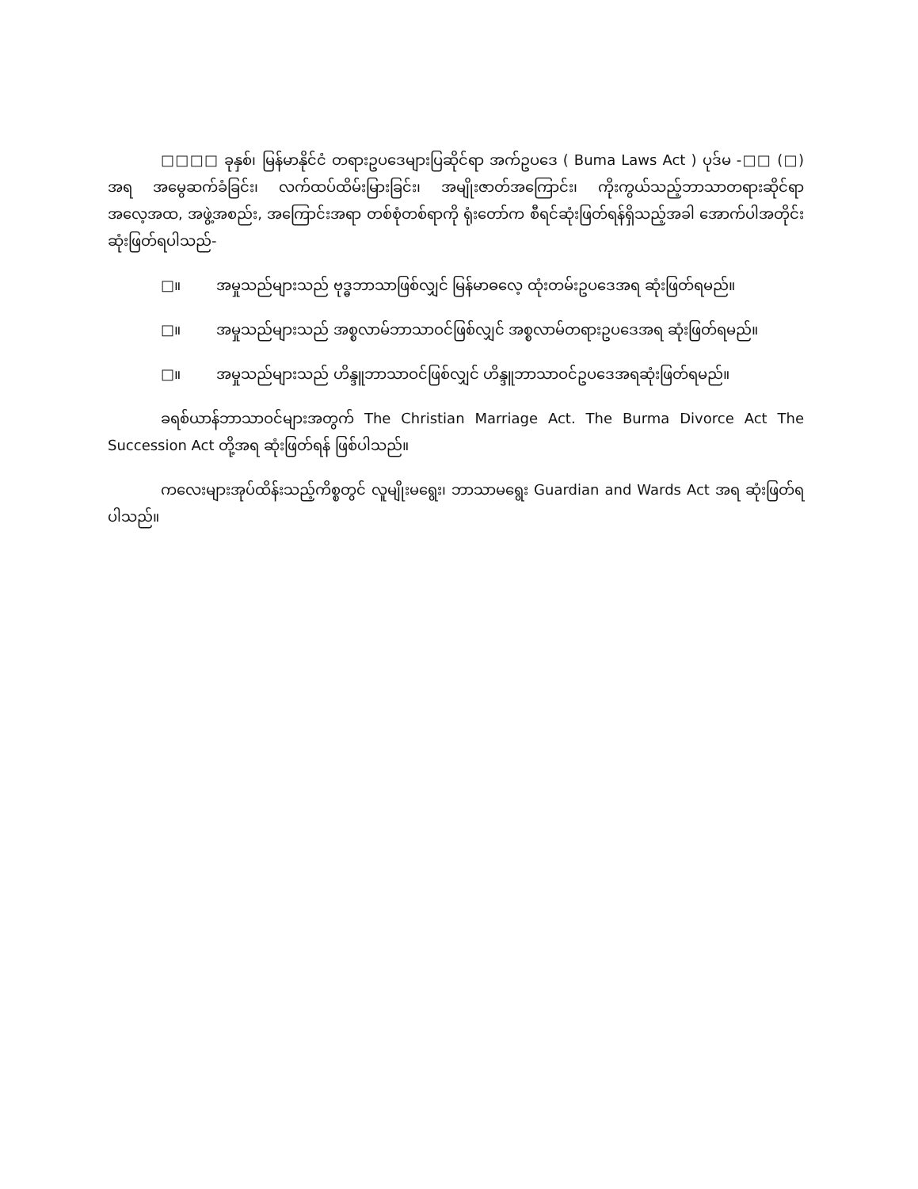□□□□ ခုနှစ်၊ မြန်မာနိုင်ငံ တရားဥပဒေများပြဆိုင်ရာ အက်ဥပဒေ ( Buma Laws Act ) ပုဒ်မ -□□ (□) အရ အမွေဆက်ခံခြင်း၊ လက်ထပ်ထိမ်းမြားခြင်း၊ အမျိုးဇာတ်အကြောင်း၊ ကိုးကွယ်သည့်ဘာသာတရားဆိုင်ရာ အလေ့အထ, အဖွဲ့အစည်း, အကြောင်းအရာ တစ်စုံတစ်ရာကို ရုံးတော်က စီရင်ဆုံးဖြတ်ရန်ရှိသည့်အခါ အောက်ပါအတိုင်း ဆုံးဖြတ်ရပါသည်-
□။ အမှုသည်များသည် ဗုဒ္ဓဘာသာဖြစ်လျှင် မြန်မာဓလေ့ ထုံးတမ်းဥပဒေအရ ဆုံးဖြတ်ရမည်။
□။ အမှုသည်များသည် အစ္စလာမ်ဘာသာဝင်ဖြစ်လျှင် အစ္စလာမ်တရားဥပဒေအရ ဆုံးဖြတ်ရမည်။
□။ အမှုသည်များသည် ဟိန္ဒူဘာသာဝင်ဖြစ်လျှင် ဟိန္ဒူဘာသာဝင်ဥပဒေအရဆုံးဖြတ်ရမည်။
ခရစ်ယာန်ဘာသာဝင်များအတွက် The Christian Marriage Act. The Burma Divorce Act The Succession Act တို့အရ ဆုံးဖြတ်ရန် ဖြစ်ပါသည်။
ကလေးများအုပ်ထိန်းသည့်ကိစ္စတွင် လူမျိုးမရွေး၊ ဘာသာမရွေး Guardian and Wards Act အရ ဆုံးဖြတ်ရပါသည်။